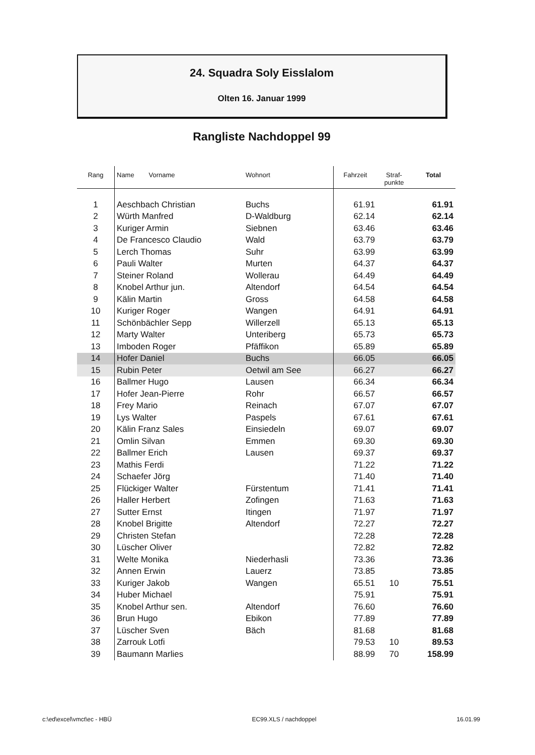24. Squadra Soly Eisslalom
Olten 16. Januar 1999
Rangliste Nachdoppel 99
| Rang | Name Vorname | Wohnort | Fahrzeit | Straf- punkte | Total |
| --- | --- | --- | --- | --- | --- |
| 1 | Aeschbach Christian | Buchs | 61.91 | | 61.91 |
| 2 | Würth Manfred | D-Waldburg | 62.14 | | 62.14 |
| 3 | Kuriger Armin | Siebnen | 63.46 | | 63.46 |
| 4 | De Francesco Claudio | Wald | 63.79 | | 63.79 |
| 5 | Lerch Thomas | Suhr | 63.99 | | 63.99 |
| 6 | Pauli Walter | Murten | 64.37 | | 64.37 |
| 7 | Steiner Roland | Wollerau | 64.49 | | 64.49 |
| 8 | Knobel Arthur jun. | Altendorf | 64.54 | | 64.54 |
| 9 | Kälin Martin | Gross | 64.58 | | 64.58 |
| 10 | Kuriger Roger | Wangen | 64.91 | | 64.91 |
| 11 | Schönbächler Sepp | Willerzell | 65.13 | | 65.13 |
| 12 | Marty Walter | Unteriberg | 65.73 | | 65.73 |
| 13 | Imboden Roger | Pfäffikon | 65.89 | | 65.89 |
| 14 | Hofer Daniel | Buchs | 66.05 | | 66.05 |
| 15 | Rubin Peter | Oetwil am See | 66.27 | | 66.27 |
| 16 | Ballmer Hugo | Lausen | 66.34 | | 66.34 |
| 17 | Hofer Jean-Pierre | Rohr | 66.57 | | 66.57 |
| 18 | Frey Mario | Reinach | 67.07 | | 67.07 |
| 19 | Lys Walter | Paspels | 67.61 | | 67.61 |
| 20 | Kälin Franz Sales | Einsiedeln | 69.07 | | 69.07 |
| 21 | Omlin Silvan | Emmen | 69.30 | | 69.30 |
| 22 | Ballmer Erich | Lausen | 69.37 | | 69.37 |
| 23 | Mathis Ferdi | | 71.22 | | 71.22 |
| 24 | Schaefer Jörg | | 71.40 | | 71.40 |
| 25 | Flückiger Walter | Fürstentum | 71.41 | | 71.41 |
| 26 | Haller Herbert | Zofingen | 71.63 | | 71.63 |
| 27 | Sutter Ernst | Itingen | 71.97 | | 71.97 |
| 28 | Knobel Brigitte | Altendorf | 72.27 | | 72.27 |
| 29 | Christen Stefan | | 72.28 | | 72.28 |
| 30 | Lüscher Oliver | | 72.82 | | 72.82 |
| 31 | Welte Monika | Niederhasli | 73.36 | | 73.36 |
| 32 | Annen Erwin | Lauerz | 73.85 | | 73.85 |
| 33 | Kuriger Jakob | Wangen | 65.51 | 10 | 75.51 |
| 34 | Huber Michael | | 75.91 | | 75.91 |
| 35 | Knobel Arthur sen. | Altendorf | 76.60 | | 76.60 |
| 36 | Brun Hugo | Ebikon | 77.89 | | 77.89 |
| 37 | Lüscher Sven | Bäch | 81.68 | | 81.68 |
| 38 | Zarrouk Lotfi | | 79.53 | 10 | 89.53 |
| 39 | Baumann Marlies | | 88.99 | 70 | 158.99 |
c:\ed\excel\vmct\ec - HBÜ EC99.XLS / nachdoppel 16.01.99